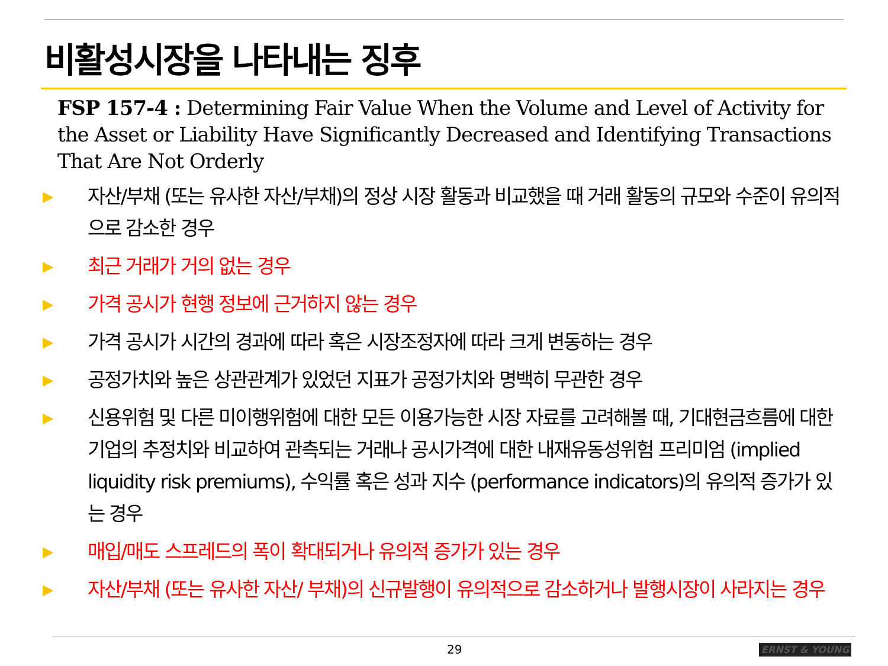비활성시장을 나타내는 징후
FSP 157-4 : Determining Fair Value When the Volume and Level of Activity for the Asset or Liability Have Significantly Decreased and Identifying Transactions That Are Not Orderly
▶ 자산/부채 (또는 유사한 자산/부채)의 정상 시장 활동과 비교했을 때 거래 활동의 규모와 수준이 유의적으로 감소한 경우
▶ 최근 거래가 거의 없는 경우
▶ 가격 공시가 현행 정보에 근거하지 않는 경우
▶ 가격 공시가 시간의 경과에 따라 혹은 시장조정자에 따라 크게 변동하는 경우
▶ 공정가치와 높은 상관관계가 있었던 지표가 공정가치와 명백히 무관한 경우
▶ 신용위험 및 다른 미이행위험에 대한 모든 이용가능한 시장 자료를 고려해볼 때, 기대현금흐름에 대한 기업의 추정치와 비교하여 관측되는 거래나 공시가격에 대한 내재유동성위험 프리미엄 (implied liquidity risk premiums), 수익률 혹은 성과 지수 (performance indicators)의 유의적 증가가 있는 경우
▶ 매입/매도 스프레드의 폭이 확대되거나 유의적 증가가 있는 경우
▶ 자산/부채 (또는 유사한 자산/ 부채)의 신규발행이 유의적으로 감소하거나 발행시장이 사라지는 경우
29 ERNST & YOUNG